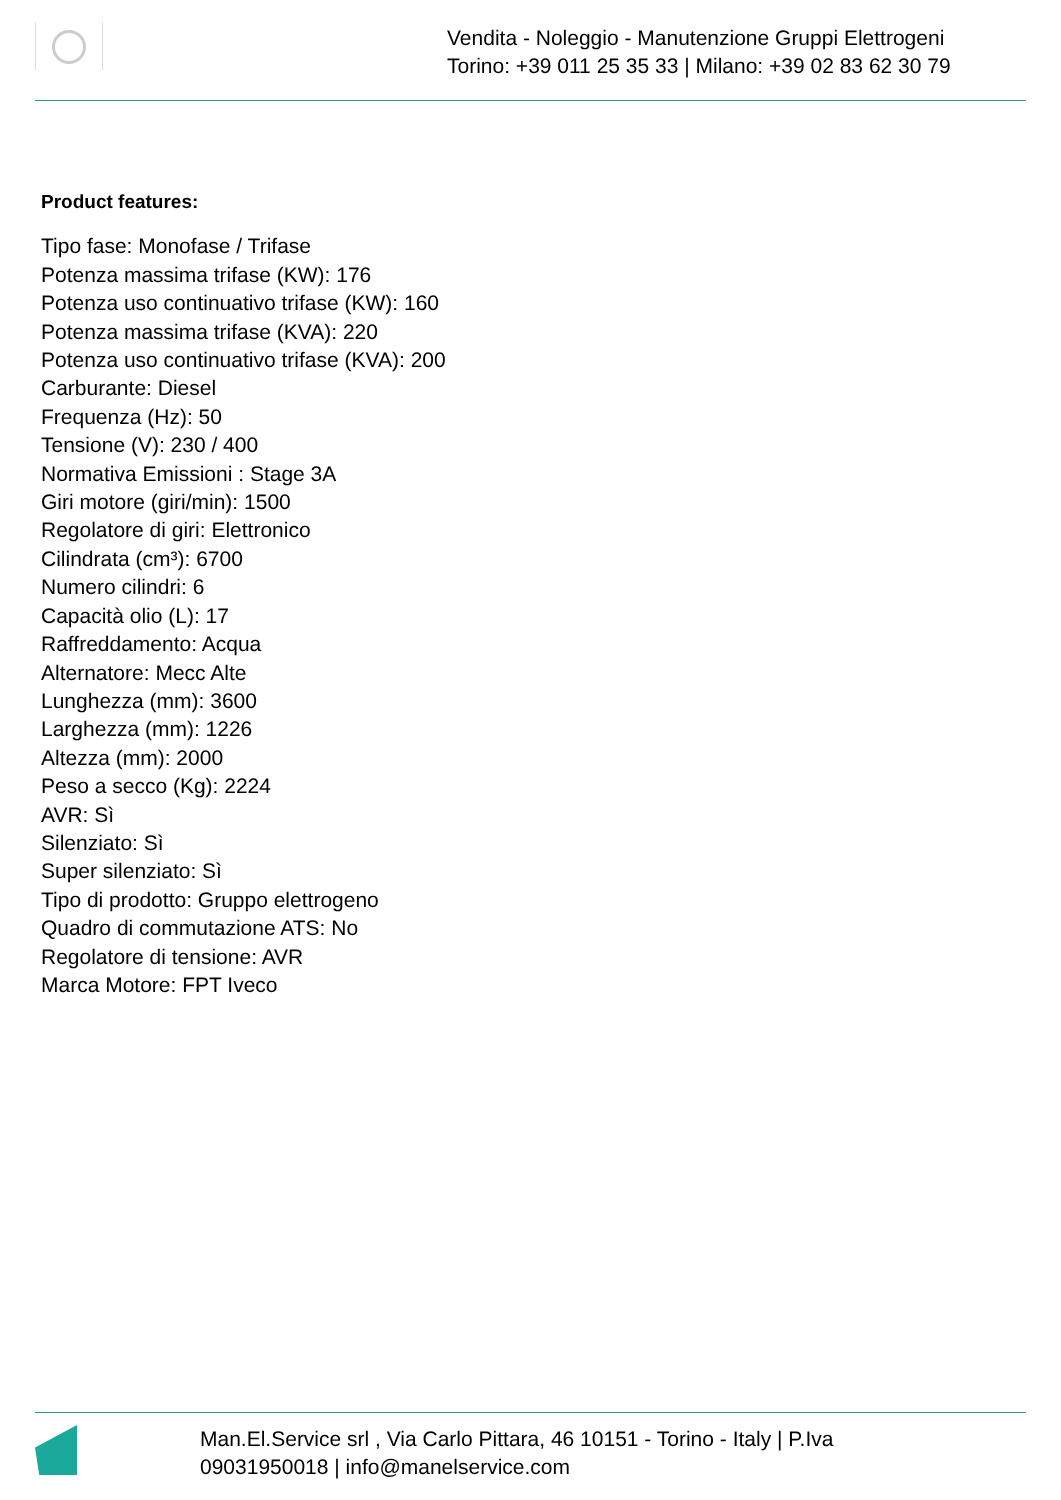Vendita - Noleggio - Manutenzione Gruppi Elettrogeni
Torino: +39 011 25 35 33 | Milano: +39 02 83 62 30 79
Product features:
Tipo fase: Monofase / Trifase
Potenza massima trifase (KW): 176
Potenza uso continuativo trifase (KW): 160
Potenza massima trifase (KVA): 220
Potenza uso continuativo trifase (KVA): 200
Carburante: Diesel
Frequenza (Hz): 50
Tensione (V): 230 / 400
Normativa Emissioni : Stage 3A
Giri motore (giri/min): 1500
Regolatore di giri: Elettronico
Cilindrata (cm³): 6700
Numero cilindri: 6
Capacità olio (L): 17
Raffreddamento: Acqua
Alternatore: Mecc Alte
Lunghezza (mm): 3600
Larghezza (mm): 1226
Altezza (mm): 2000
Peso a secco (Kg): 2224
AVR: Sì
Silenziato: Sì
Super silenziato: Sì
Tipo di prodotto: Gruppo elettrogeno
Quadro di commutazione ATS: No
Regolatore di tensione: AVR
Marca Motore: FPT Iveco
Man.El.Service srl , Via Carlo Pittara, 46 10151 - Torino - Italy | P.Iva
09031950018 | info@manelservice.com